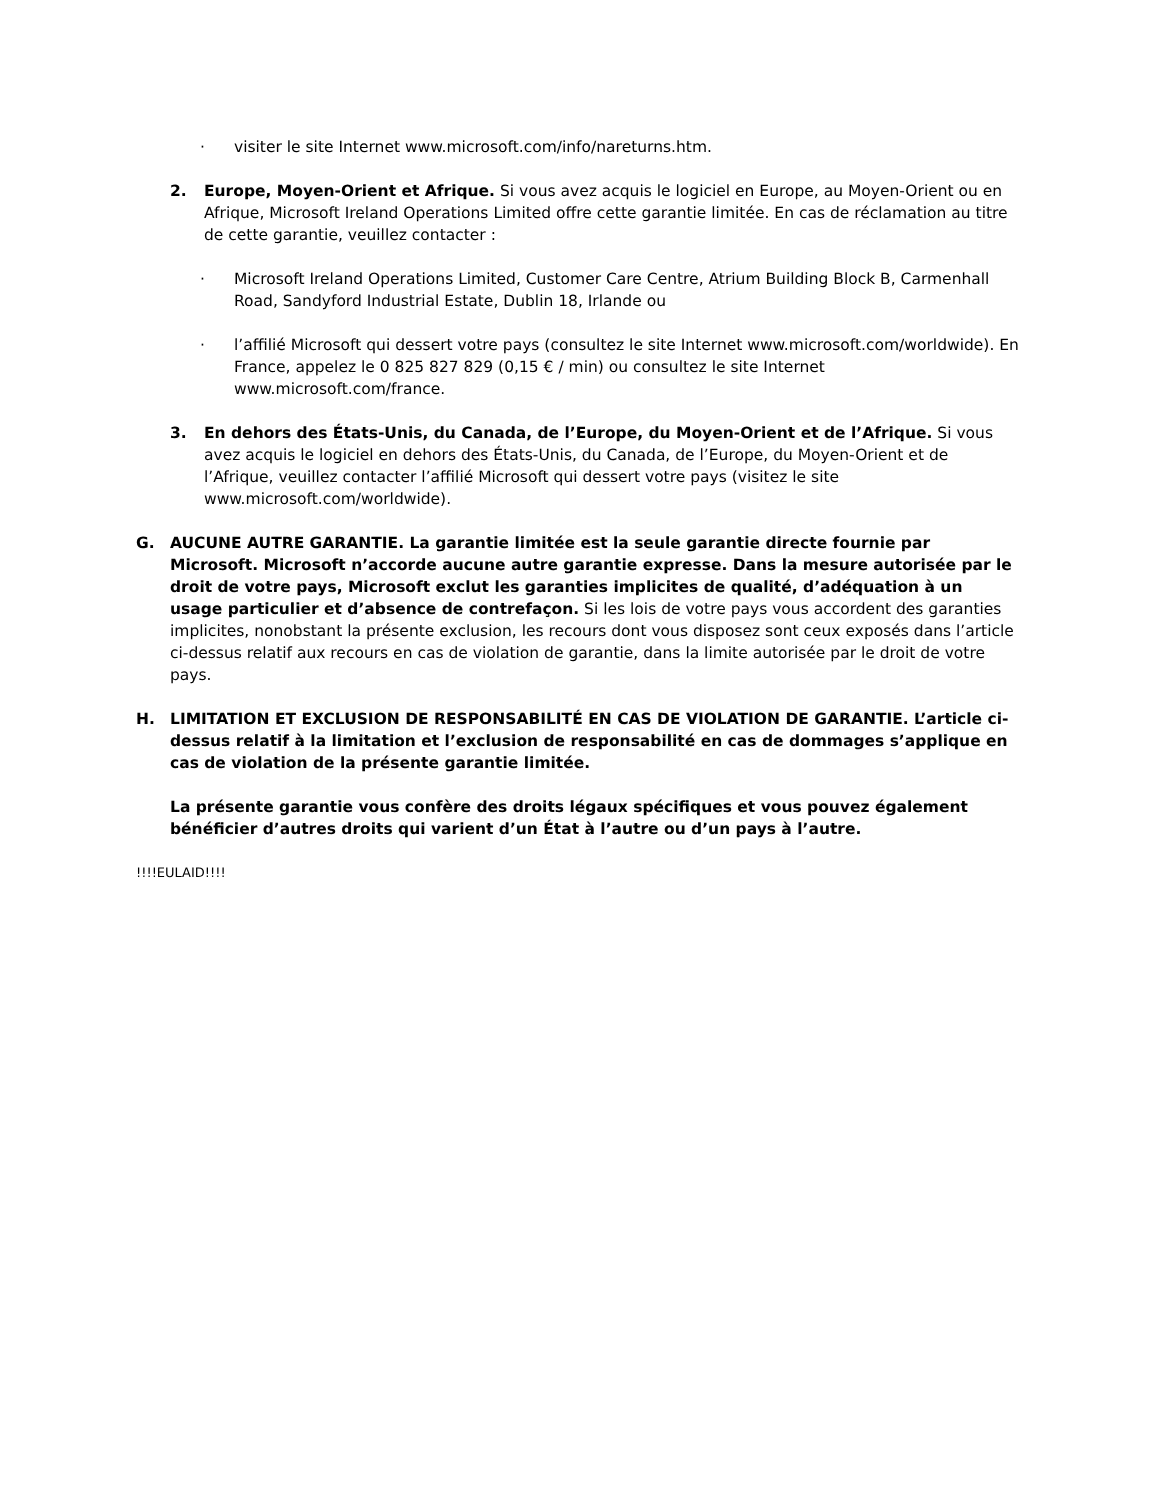· visiter le site Internet www.microsoft.com/info/nareturns.htm.
2. Europe, Moyen-Orient et Afrique. Si vous avez acquis le logiciel en Europe, au Moyen-Orient ou en Afrique, Microsoft Ireland Operations Limited offre cette garantie limitée. En cas de réclamation au titre de cette garantie, veuillez contacter :
· Microsoft Ireland Operations Limited, Customer Care Centre, Atrium Building Block B, Carmenhall Road, Sandyford Industrial Estate, Dublin 18, Irlande ou
· l’affilié Microsoft qui dessert votre pays (consultez le site Internet www.microsoft.com/worldwide). En France, appelez le 0 825 827 829 (0,15 € / min) ou consultez le site Internet www.microsoft.com/france.
3. En dehors des États-Unis, du Canada, de l’Europe, du Moyen-Orient et de l’Afrique. Si vous avez acquis le logiciel en dehors des États-Unis, du Canada, de l’Europe, du Moyen-Orient et de l’Afrique, veuillez contacter l’affilié Microsoft qui dessert votre pays (visitez le site www.microsoft.com/worldwide).
G. AUCUNE AUTRE GARANTIE. La garantie limitée est la seule garantie directe fournie par Microsoft. Microsoft n’accorde aucune autre garantie expresse. Dans la mesure autorisée par le droit de votre pays, Microsoft exclut les garanties implicites de qualité, d’adéquation à un usage particulier et d’absence de contrefaçon. Si les lois de votre pays vous accordent des garanties implicites, nonobstant la présente exclusion, les recours dont vous disposez sont ceux exposés dans l’article ci-dessus relatif aux recours en cas de violation de garantie, dans la limite autorisée par le droit de votre pays.
H. LIMITATION ET EXCLUSION DE RESPONSABILITÉ EN CAS DE VIOLATION DE GARANTIE. L’article ci-dessus relatif à la limitation et l’exclusion de responsabilité en cas de dommages s’applique en cas de violation de la présente garantie limitée.
La présente garantie vous confère des droits légaux spécifiques et vous pouvez également bénéficier d’autres droits qui varient d’un État à l’autre ou d’un pays à l’autre.
!!!!EULAID!!!!